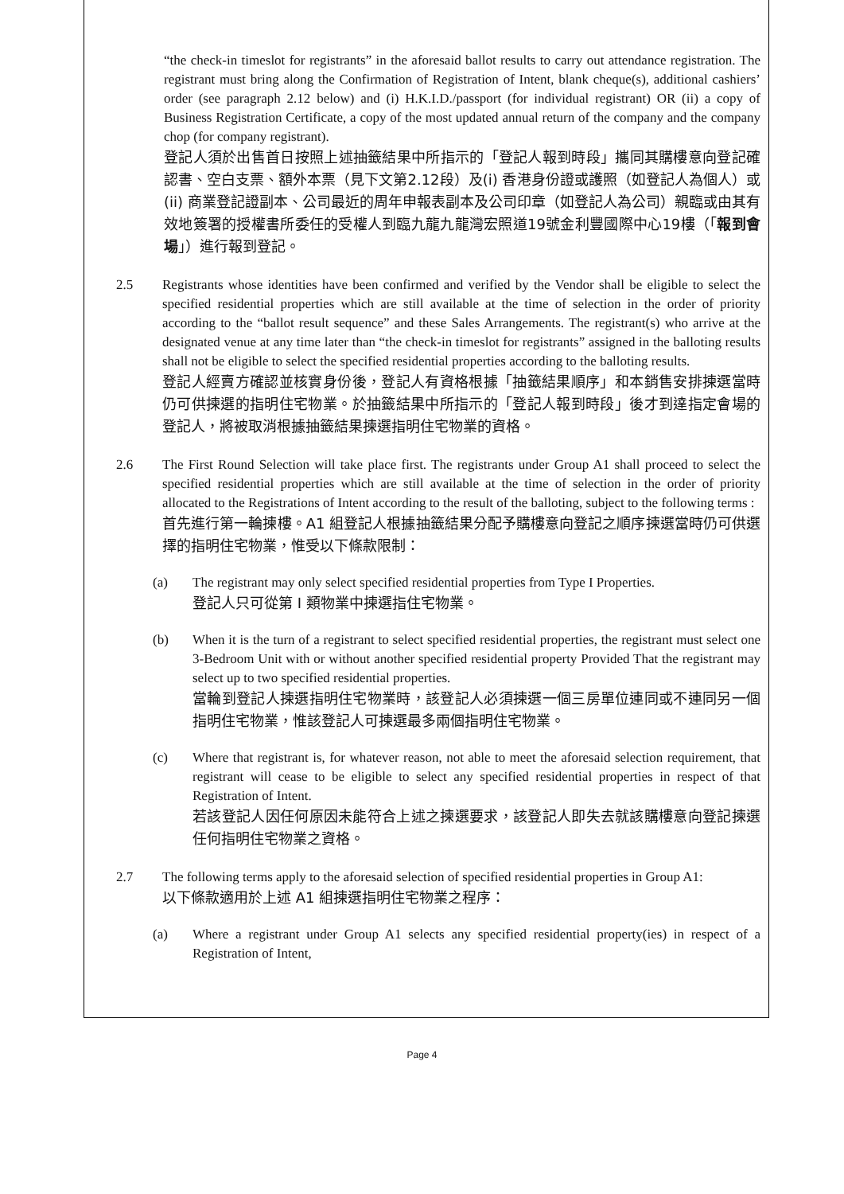“the check-in timeslot for registrants” in the aforesaid ballot results to carry out attendance registration. The registrant must bring along the Confirmation of Registration of Intent, blank cheque(s), additional cashiers’ order (see paragraph 2.12 below) and (i) H.K.I.D./passport (for individual registrant) OR (ii) a copy of Business Registration Certificate, a copy of the most updated annual return of the company and the company chop (for company registrant).
登記人須於出售首日按照上述抽籤結果中所指示的「登記人報到時段」攜同其購樓意向登記確認書、空白支票、額外本票（見下文第2.12段）及(i) 香港身份證或護照（如登記人為個人）或 (ii) 商業登記證副本、公司最近的周年申報表副本及公司印章（如登記人為公司）親臨或由其有效地簽署的授權書所委任的受權人到臨九龍九龍灣宏照道19號金利豐國際中心19樓（「報到會場」）進行報到登記。
2.5 Registrants whose identities have been confirmed and verified by the Vendor shall be eligible to select the specified residential properties which are still available at the time of selection in the order of priority according to the “ballot result sequence” and these Sales Arrangements. The registrant(s) who arrive at the designated venue at any time later than “the check-in timeslot for registrants” assigned in the balloting results shall not be eligible to select the specified residential properties according to the balloting results.
登記人經賣方確認並核實身份後，登記人有資格根據「抽籤結果順序」和本銷售安排揀選當時仍可供揀選的指明住宅物業。於抽籤結果中所指示的「登記人報到時段」後才到達指定會場的登記人，將被取消根據抽籤結果揀選指明住宅物業的資格。
2.6 The First Round Selection will take place first. The registrants under Group A1 shall proceed to select the specified residential properties which are still available at the time of selection in the order of priority allocated to the Registrations of Intent according to the result of the balloting, subject to the following terms :
首先進行第一輪揀樓。A1 組登記人根據抽籤結果分配予購樓意向登記之順序揀選當時仍可供選擇的指明住宅物業，惟受以下條款限制：
(a) The registrant may only select specified residential properties from Type I Properties.
登記人只可從第 I 類物業中揀選指住宅物業。
(b) When it is the turn of a registrant to select specified residential properties, the registrant must select one 3-Bedroom Unit with or without another specified residential property Provided That the registrant may select up to two specified residential properties.
當輪到登記人揀選指明住宅物業時，該登記人必須揀選一個三房單位連同或不連同另一個指明住宅物業，惟該登記人可揀選最多兩個指明住宅物業。
(c) Where that registrant is, for whatever reason, not able to meet the aforesaid selection requirement, that registrant will cease to be eligible to select any specified residential properties in respect of that Registration of Intent.
若該登記人因任何原因未能符合上述之揀選要求，該登記人即失去就該購樓意向登記揀選任何指明住宅物業之資格。
2.7 The following terms apply to the aforesaid selection of specified residential properties in Group A1:
以下條款適用於上述 A1 組揀選指明住宅物業之程序：
(a) Where a registrant under Group A1 selects any specified residential property(ies) in respect of a Registration of Intent,
Page 4